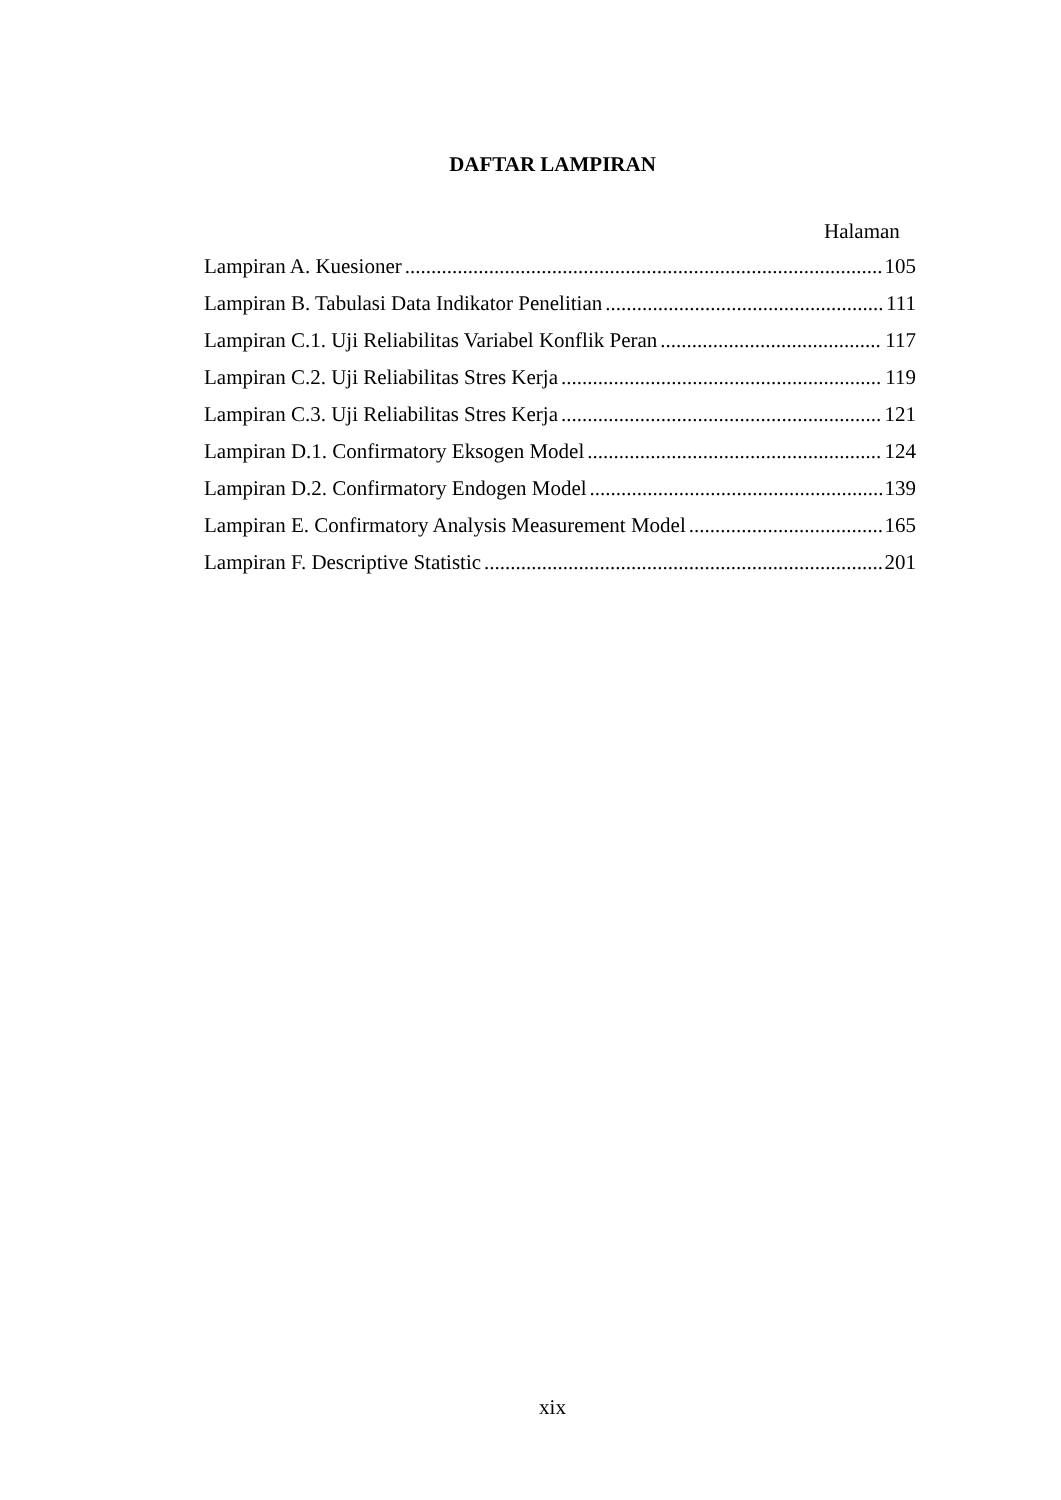DAFTAR LAMPIRAN
Halaman
Lampiran A. Kuesioner 105
Lampiran B. Tabulasi Data Indikator Penelitian 111
Lampiran C.1. Uji Reliabilitas Variabel Konflik Peran 117
Lampiran C.2. Uji Reliabilitas Stres Kerja 119
Lampiran C.3. Uji Reliabilitas Stres Kerja 121
Lampiran D.1. Confirmatory Eksogen Model 124
Lampiran D.2. Confirmatory Endogen Model 139
Lampiran E. Confirmatory Analysis Measurement Model 165
Lampiran F. Descriptive Statistic 201
xix